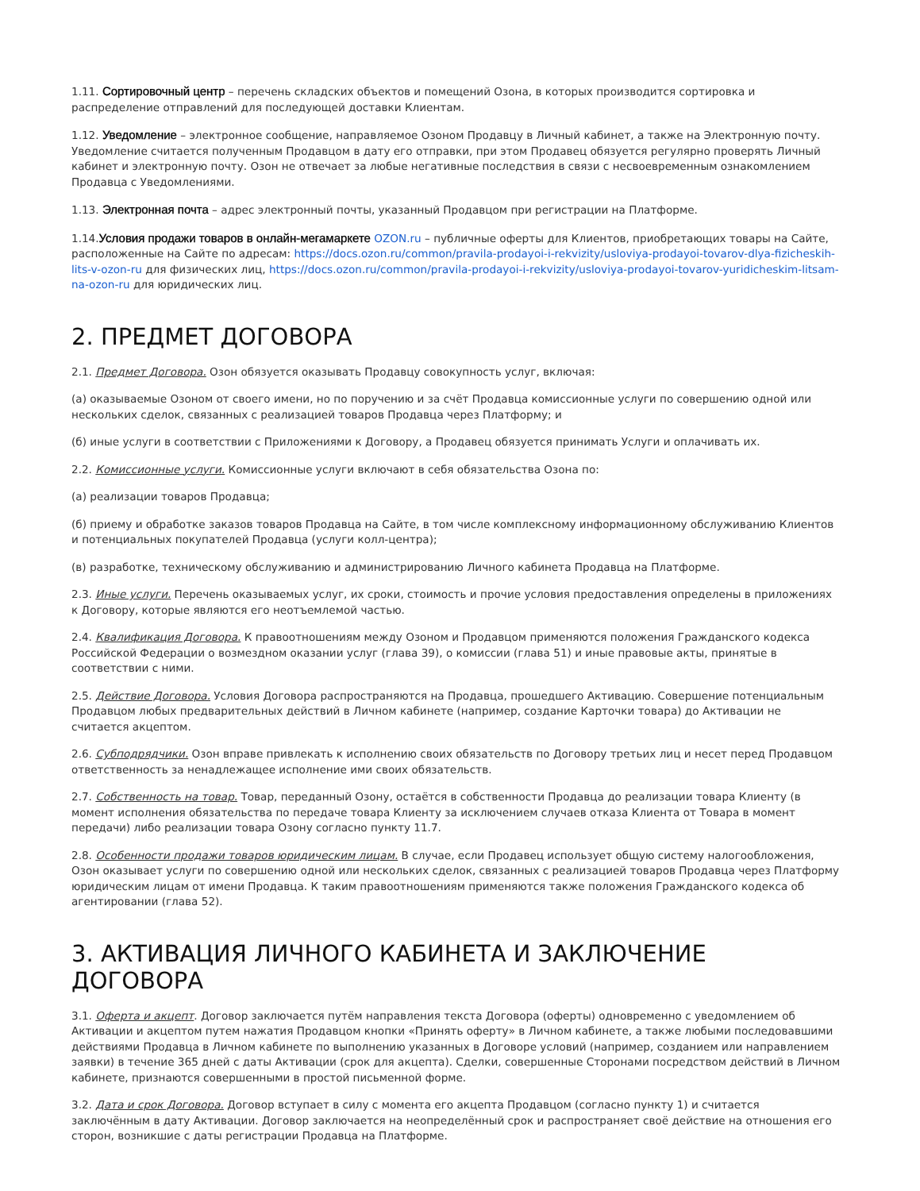1.11. Сортировочный центр – перечень складских объектов и помещений Озона, в которых производится сортировка и распределение отправлений для последующей доставки Клиентам.
1.12. Уведомление – электронное сообщение, направляемое Озоном Продавцу в Личный кабинет, а также на Электронную почту. Уведомление считается полученным Продавцом в дату его отправки, при этом Продавец обязуется регулярно проверять Личный кабинет и электронную почту. Озон не отвечает за любые негативные последствия в связи с несвоевременным ознакомлением Продавца с Уведомлениями.
1.13. Электронная почта – адрес электронный почты, указанный Продавцом при регистрации на Платформе.
1.14.Условия продажи товаров в онлайн-мегамаркете OZON.ru – публичные оферты для Клиентов, приобретающих товары на Сайте, расположенные на Сайте по адресам: https://docs.ozon.ru/common/pravila-prodayoi-i-rekvizity/usloviya-prodayoi-tovarov-dlya-fizicheskih-lits-v-ozon-ru для физических лиц, https://docs.ozon.ru/common/pravila-prodayoi-i-rekvizity/usloviya-prodayoi-tovarov-yuridicheskim-litsam-na-ozon-ru для юридических лиц.
2. ПРЕДМЕТ ДОГОВОРА
2.1. Предмет Договора. Озон обязуется оказывать Продавцу совокупность услуг, включая:
(а) оказываемые Озоном от своего имени, но по поручению и за счёт Продавца комиссионные услуги по совершению одной или нескольких сделок, связанных с реализацией товаров Продавца через Платформу; и
(б) иные услуги в соответствии с Приложениями к Договору, а Продавец обязуется принимать Услуги и оплачивать их.
2.2. Комиссионные услуги. Комиссионные услуги включают в себя обязательства Озона по:
(а) реализации товаров Продавца;
(б) приему и обработке заказов товаров Продавца на Сайте, в том числе комплексному информационному обслуживанию Клиентов и потенциальных покупателей Продавца (услуги колл-центра);
(в) разработке, техническому обслуживанию и администрированию Личного кабинета Продавца на Платформе.
2.3. Иные услуги. Перечень оказываемых услуг, их сроки, стоимость и прочие условия предоставления определены в приложениях к Договору, которые являются его неотъемлемой частью.
2.4. Квалификация Договора. К правоотношениям между Озоном и Продавцом применяются положения Гражданского кодекса Российской Федерации о возмездном оказании услуг (глава 39), о комиссии (глава 51) и иные правовые акты, принятые в соответствии с ними.
2.5. Действие Договора. Условия Договора распространяются на Продавца, прошедшего Активацию. Совершение потенциальным Продавцом любых предварительных действий в Личном кабинете (например, создание Карточки товара) до Активации не считается акцептом.
2.6. Субподрядчики. Озон вправе привлекать к исполнению своих обязательств по Договору третьих лиц и несет перед Продавцом ответственность за ненадлежащее исполнение ими своих обязательств.
2.7. Собственность на товар. Товар, переданный Озону, остаётся в собственности Продавца до реализации товара Клиенту (в момент исполнения обязательства по передаче товара Клиенту за исключением случаев отказа Клиента от Товара в момент передачи) либо реализации товара Озону согласно пункту 11.7.
2.8. Особенности продажи товаров юридическим лицам. В случае, если Продавец использует общую систему налогообложения, Озон оказывает услуги по совершению одной или нескольких сделок, связанных с реализацией товаров Продавца через Платформу юридическим лицам от имени Продавца. К таким правоотношениям применяются также положения Гражданского кодекса об агентировании (глава 52).
3. АКТИВАЦИЯ ЛИЧНОГО КАБИНЕТА И ЗАКЛЮЧЕНИЕ ДОГОВОРА
3.1. Оферта и акцепт. Договор заключается путём направления текста Договора (оферты) одновременно с уведомлением об Активации и акцептом путем нажатия Продавцом кнопки «Принять оферту» в Личном кабинете, а также любыми последовавшими действиями Продавца в Личном кабинете по выполнению указанных в Договоре условий (например, созданием или направлением заявки) в течение 365 дней с даты Активации (срок для акцепта). Сделки, совершенные Сторонами посредством действий в Личном кабинете, признаются совершенными в простой письменной форме.
3.2. Дата и срок Договора. Договор вступает в силу с момента его акцепта Продавцом (согласно пункту 1) и считается заключённым в дату Активации. Договор заключается на неопределённый срок и распространяет своё действие на отношения его сторон, возникшие с даты регистрации Продавца на Платформе.